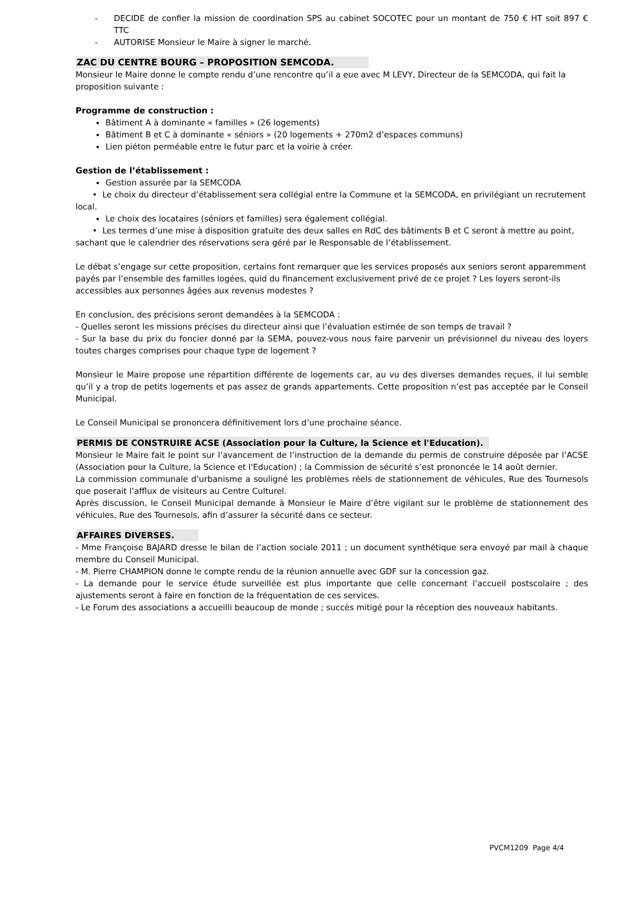- DECIDE de confier la mission de coordination SPS au cabinet SOCOTEC pour un montant de 750 € HT soit 897 € TTC
- AUTORISE Monsieur le Maire à signer le marché.
ZAC DU CENTRE BOURG – PROPOSITION SEMCODA.
Monsieur le Maire donne le compte rendu d’une rencontre qu’il a eue avec M LEVY, Directeur de la SEMCODA, qui fait la proposition suivante :
Programme de construction :
Bâtiment A à dominante « familles » (26 logements)
Bâtiment B et C à dominante « séniors » (20 logements + 270m2 d’espaces communs)
Lien piéton perméable entre le futur parc et la voirie à créer.
Gestion de l’établissement :
Gestion assurée par la SEMCODA
• Le choix du directeur d’établissement sera collégial entre la Commune et la SEMCODA, en privilégiant un recrutement local.
Le choix des locataires (séniors et familles) sera également collégial.
• Les termes d’une mise à disposition gratuite des deux salles en RdC des bâtiments B et C seront à mettre au point, sachant que le calendrier des réservations sera géré par le Responsable de l’établissement.
Le débat s’engage sur cette proposition, certains font remarquer que les services proposés aux seniors seront apparemment payés par l’ensemble des familles logées, quid du financement exclusivement privé de ce projet ? Les loyers seront-ils accessibles aux personnes âgées aux revenus modestes ?
En conclusion, des précisions seront demandées à la SEMCODA :
- Quelles seront les missions précises du directeur ainsi que l’évaluation estimée de son temps de travail ?
- Sur la base du prix du foncier donné par la SEMA, pouvez-vous nous faire parvenir un prévisionnel du niveau des loyers toutes charges comprises pour chaque type de logement ?
Monsieur le Maire propose une répartition différente de logements car, au vu des diverses demandes reçues, il lui semble qu’il y a trop de petits logements et pas assez de grands appartements. Cette proposition n’est pas acceptée par le Conseil Municipal.
Le Conseil Municipal se prononcera définitivement lors d’une prochaine séance.
PERMIS DE CONSTRUIRE ACSE (Association pour la Culture, la Science et l'Education).
Monsieur le Maire fait le point sur l’avancement de l’instruction de la demande du permis de construire déposée par l’ACSE (Association pour la Culture, la Science et l'Education) ; la Commission de sécurité s’est prononcée le 14 août dernier.
La commission communale d’urbanisme a souligné les problèmes réels de stationnement de véhicules, Rue des Tournesols que poserait l’afflux de visiteurs au Centre Culturel.
Après discussion, le Conseil Municipal demande à Monsieur le Maire d’être vigilant sur le problème de stationnement des véhicules, Rue des Tournesols, afin d’assurer la sécurité dans ce secteur.
AFFAIRES DIVERSES.
- Mme Françoise BAJARD dresse le bilan de l’action sociale 2011 ; un document synthétique sera envoyé par mail à chaque membre du Conseil Municipal.
- M. Pierre CHAMPION donne le compte rendu de la réunion annuelle avec GDF sur la concession gaz.
- La demande pour le service étude surveillée est plus importante que celle concernant l’accueil postscolaire ; des ajustements seront à faire en fonction de la fréquentation de ces services.
- Le Forum des associations a accueilli beaucoup de monde ; succès mitigé pour la réception des nouveaux habitants.
PVCM1209 Page 4/4